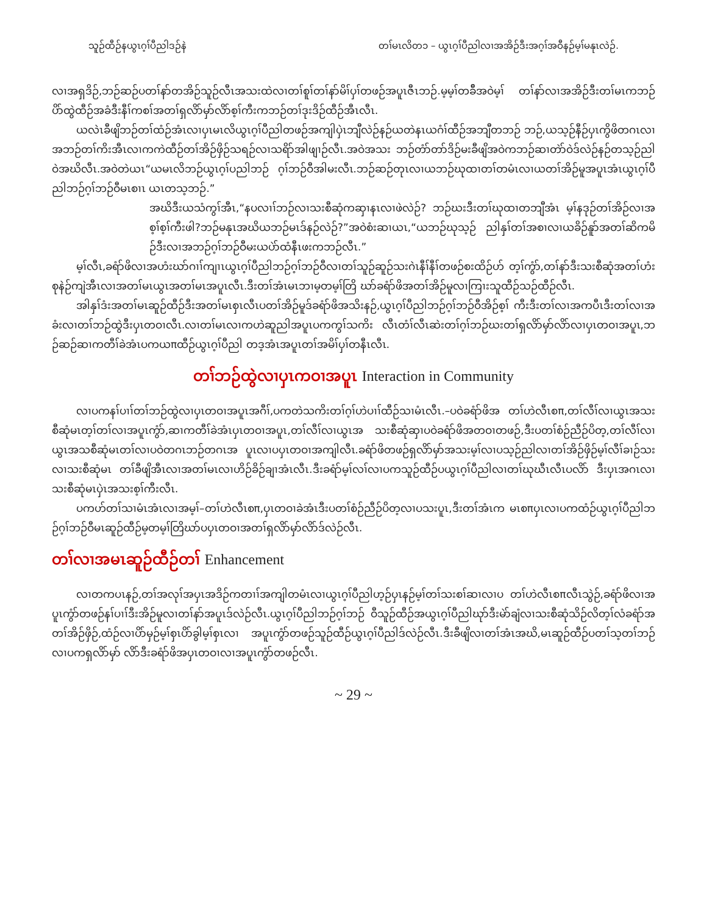သူဉ်ထီဉ်နယွၤဂ့ၢ်ပီညါဒဉ်နဲ တၢ်မၤလိတ၁ – ယွၤဂ့ၢ်ပီညါလၢအအိဉ်ဒီးအဂ့ၢ်အဝီနဉ်မ့ၢ်မနုၤလဲဉ်.
လၢအရှဒိဉ်,ဘဉ်ဆဉ်ပတၢ်နာ်တအိဉ်သူဉ်လီၤအသးထဲလၢတၢ်စူၢ်တၢ်နာ်မိၢ်ပှၢ်တဖဉ်အပူၤဇီၤဘဉ်.မ့မ့ၢ်တခ်ီအဝဲမ့ၢ် တၢ်နာ်လၢအအိဉ်ဒီးတၢ်မၤကဘဉ်ပိာ်ထွဲထီဉ်အခံဒီးနီၢ်ကစၢ်အတၢ်ရှလိာ်မှာ်လိာ်စ့ၢ်ကီးကဘဉ်တၢ်ဒုးဒိဉ်ထီဉ်အီၤလီၤ.
ယလဲၤခီဖျိဘဉ်တၢ်ထံဉ်အံၤလၢပှၤမၤလိယွၤဂ့ၢ်ပီညါတဖဉ်အကျါပှဲၤဘျီလဲဉ်နဉ်ယတဲနၤယဂံၢ်ထီဉ်အဘျီတဘဉ် ဘဉ်,ယသ့ဉ်နီဉ်ပှၤကွိဖိတဂၤလၢအဘဉ်တၢ်ကိးအီၤလၢကကဲထီဉ်တၢ်အိဉ်ဖှိဉ်သရဉ်လၢသရိာ်အါဖျၢဉ်လီၤ.အဝဲအသး ဘဉ်တံာ်တာ်ဒိဉ်မးခီဖျိအဝဲကဘဉ်ဆၢတဲာ်ဝဲဒ်လဲဉ်နဉ်တသ့ဉ်ညါဝဲအဃိလီၤ.အဝဲတဲယၤ“ယမၤလိဘဉ်ယွၤဂ့ၢ်ပညါဘဉ် ဂ့ၢ်ဘဉ်ဝီအါမးလီၤ.ဘဉ်ဆဉ်တုၤလၢယဘဉ်ဃုထၢတၢ်တမံၤလၢယတၢ်အိဉ်မူအပူၤအံၤယွၤဂ့ၢ်ပီညါဘဉ်ဂ့ၢ်ဘဉ်ဝီမၤစၢၤ ယၤတသ့ဘဉ်.”
အဃိဒီးယသံကွၢ်အီၤ,“နပလၢၢ်ဘဉ်လၢသးစီဆုံကဆှၢနၤလၢဖဲလဲဉ်? ဘဉ်ဃးဒီးတၢ်ဃုထၢတဘျီအံၤ မ့ၢ်နဒုဉ်တၢ်အိဉ်လၢအစ့ၢ်စ့ၢ်ကီးဖါ?ဘဉ်မနုၤအဃိယဘဉ်မၤဒ်နဉ်လဲဉ်?”အဝဲစံးဆၢယၤ,“ယဘဉ်ဃုသ့ဉ် ညါနှၢ်တၢ်အစၢလၢယခိဉ်နူာ်အတၢ်ဆိကမိဉ်ဒီးလၢအဘဉ်ဂ့ၢ်ဘဉ်ဝီမးယပဲာ်ထံနီၤဖးကဘဉ်လီၤ.”
မ့ၢ်လီၤ,ခရံာ်ဖိလၢအဟံးဃာ်ဂၢၢ်ကျၢၤယွၤဂ့ၢ်ပီညါဘဉ်ဂ့ၢ်ဘဉ်ဝီလၢတၢ်သူဉ်ဆူဉ်သးဂဲၤနီၢ်နီၢ်တဖဉ်စးထိဉ်ဟ် တ့ၢ်ကွံာ်,တၢ်နာ်ဒီးသးစီဆုံအတၢ်ဟံးစုနဲဉ်ကျဲအီၤလၢအတၢ်မၤယွၤအတၢ်မၤအပူၤလီၤ.ဒီးတၢ်အံၤမၤဘၢမ့တမ့ၢ်တြိ ဃာ်ခရံာ်ဖိအတၢ်အိဉ်မူလၢကြၢးသူထီဉ်သဉ်ထီဉ်လီၤ.
အါနှၢ်ဒံးအတၢ်မၤဆူဉ်ထီဉ်ဒီးအတၢ်မၤစှၤလီၤပတၢ်အိဉ်မူဒ်ခရံာ်ဖိအသိးနဉ်,ယွၤဂ့ၢ်ပီညါဘဉ်ဂ့ၢ်ဘဉ်ဝီအိဉ်စ့ၢ် ကီးဒီးတၢ်လၢအကပီၤဒီးတၢ်လၢအခံးလၢတၢ်ဘဉ်ထွဲဒီးပှၤတဝၢလီၤ.လၢတၢ်မၤလၢကဟဲဆူညါအပူၤပကကွၢ်သကိး လီၤတံၢ်လီၤဆဲးတၢ်ဂ့ၢ်ဘဉ်ဃးတၢ်ရှလိာ်မှာ်လိာ်လၢပှၤတဝၢအပူၤ,ဘဉ်ဆဉ်ဆၢကတီၢ်ခဲအံၤပကယπထီဉ်ယွၤဂ့ၢ်ပီညါ တဒ့အံၤအပူၤတၢ်အမိၢ်ပှၢ်တနီၤလီၤ.
တၢ်ဘဉ်ထွဲလၢပှၤကဝၢအပူၤ Interaction in Community
လၢပကနၢ်ပၢၢ်တၢ်ဘဉ်ထွဲလၢပှၤတဝၢအပူၤအဂီၢ်,ပကတဲသကိးတၢ်ဂ့ၢ်ဟဲပၢၢ်ထီဉ်သၢမံၤလီၤ.–ပဝဲခရံာ်ဖိအ တၢ်ဟဲလီၤစπ,တၢ်လီၢ်လၢယွၤအသးစီဆုံမၤတ့ၢ်တၢ်လၢအပူၤကွံာ်,ဆၢကတီၢ်ခဲအံၤပှၤတဝၢအပူၤ,တၢ်လီၢ်လၢယွၤအ သးစီဆုံဆှၢပဝဲခရံာ်ဖိအတဝၢတဖဉ်,ဒီးပတၢ်စံဉ်ညီဉ်ပိတ့,တၢ်လီၢ်လၢယွၤအသစီဆုံမၤတၢ်လၢပဝဲတဂၤဘဉ်တဂၤအ ပူၤလၢပပှၤတဝၢအကျါလီၤ.ခရံာ်ဖိတဖဉ်ရှလိာ်မှာ်အသးမ့ၢ်လၢပသ့ဉ်ညါလၢတၢ်အိဉ်ဖှိဉ်မ့ၢ်လီၢ်ခၢဉ်သးလၢသးစီဆုံမၤ တၢ်ခီဖျိအီၤလၢအတၢ်မၤလၢဟိဉ်ခိဉ်ချၢအံၤလီၤ.ဒီးခရံာ်မ့ၢ်လၢ်လၢပကသူဉ်ထီဉ်ပယွၤဂ့ၢ်ပီညါလၢတၢ်ဃုဃီၤလီၤပလိာ် ဒီးပှၤအဂၤလၢသးစီဆုံမၤပှဲၤအသးစ့ၢ်ကီးလီၤ.
ပကဟ်တၢ်သၢမံၤအံၤလၢအမ့ၢ်–တၢ်ဟဲလီၤစπ,ပှၤတဝၢခဲအံၤဒီးပတၢ်စံဉ်ညီဉ်ပိတ့လၢပသးပူၤ,ဒီးတၢ်အံၤက မၤစπပှၤလၢပကထံဉ်ယွၤဂ့ၢ်ပီညါဘဉ်ဂ့ၢ်ဘဉ်ဝီမၤဆူဉ်ထီဉ်မ့တမ့ၢ်တြိဃာ်ပပှၤတဝၢအတၢ်ရှလိာ်မှာ်လိာ်ဒ်လဲဉ်လီၤ.
တၢ်လၢအမၤဆူဉ်ထီဉ်တၢ် Enhancement
လၢတကပၤနဉ်,တၢ်အလုၢ်အပှၤအဒိဉ်ကတၢၢ်အကျါတမံၤလၢယွၤဂ့ၢ်ပီညါဟ့ဉ်ပှၤနဉ်မ့ၢ်တၢ်သးစၢ်ဆၢလၢပ တၢ်ဟဲလီၤစπလီၤသွဲဉ်,ခရံာ်ဖိလၢအပူၤကွံာ်တဖဉ်နၢ်ပၢၢ်ဒီးအိဉ်မူလၢတၢ်နာ်အပူၤဒ်လဲဉ်လီၤ.ယွၤဂ့ၢ်ပီညါဘဉ်ဂ့ၢ်ဘဉ် ဝီသူဉ်ထီဉ်အယွၤဂ့ၢ်ပီညါဃုာ်ဒီးမဲာ်ချံလၢသးစီဆုံသိဉ်လိတ့ၢ်လံခရံာ်အတၢ်အိဉ်ဖှိဉ်,ထံဉ်လၢပိာ်မှဉ်မ့ၢ်စှၤပိာ်ခွါမ့ၢ်စှၤလၢ အပူၤကွံာ်တဖဉ်သူဉ်ထီဉ်ယွၤဂ့ၢ်ပီညါဒ်လဲဉ်လီၤ.ဒီးခီဖျိလၢတၢ်အံၤအဃိ,မၤဆူဉ်ထီဉ်ပတၢ်သ့တၢ်ဘဉ်လၢပကရှလိာ်မှာ် လိာ်ဒီးခရံာ်ဖိအပှၤတဝၢလၢအပူၤကွံာ်တဖဉ်လီၤ.
~ 29 ~